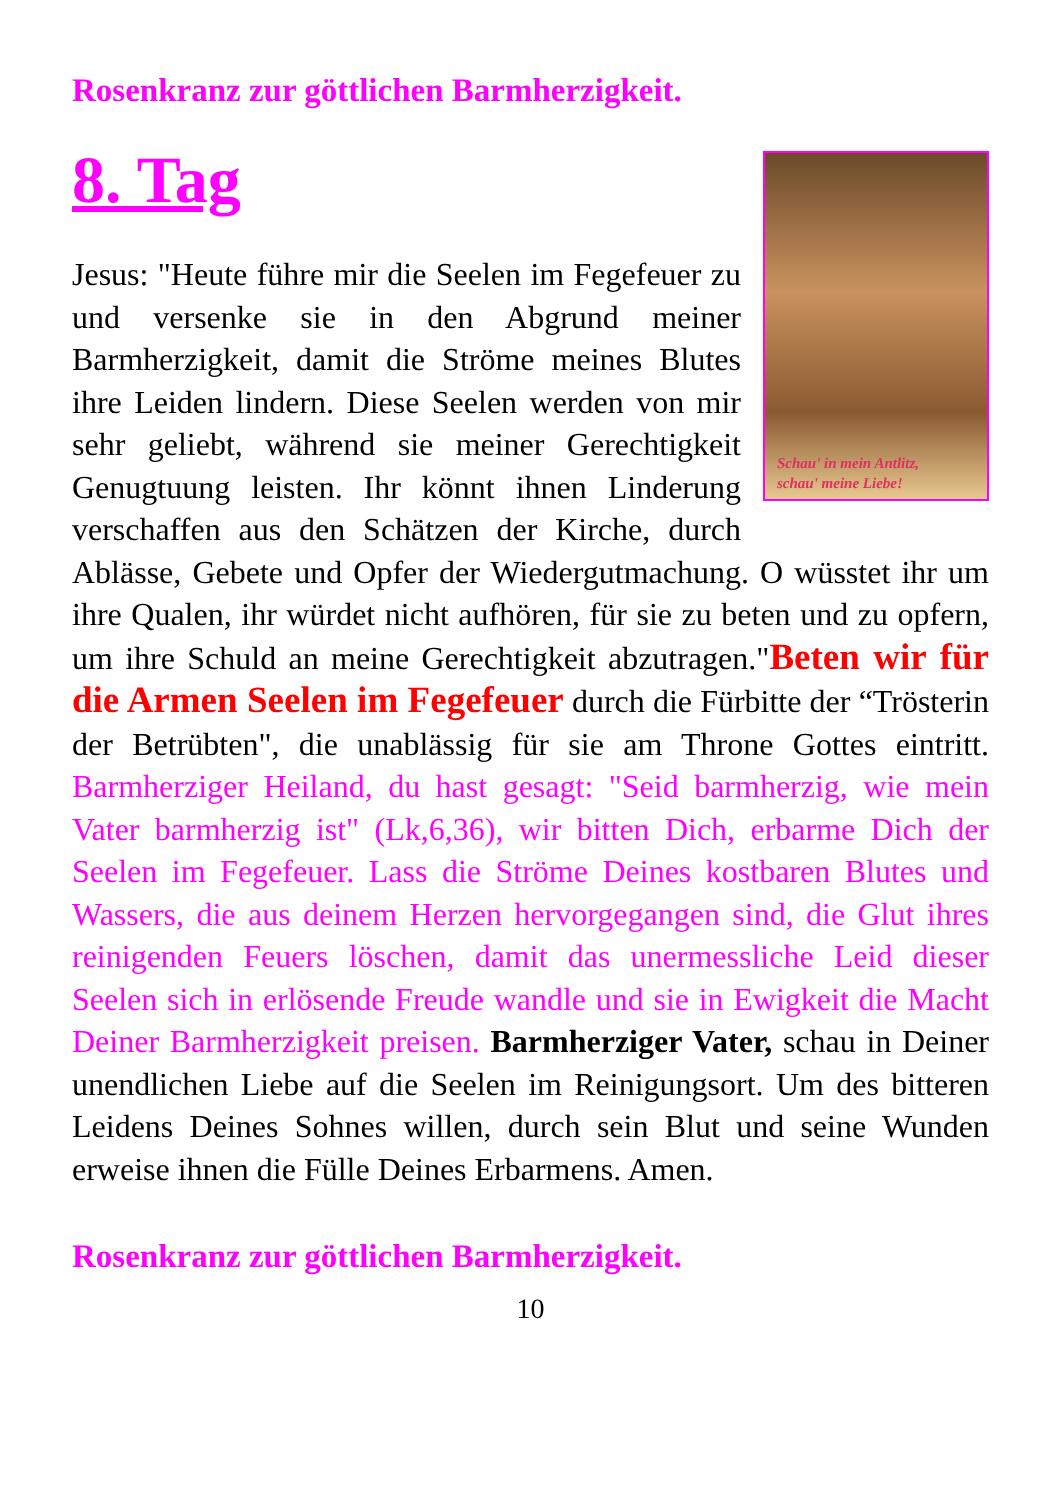Rosenkranz zur göttlichen Barmherzigkeit.
8. Tag
Schau' in mein Antlitz,
schau' meine Liebe!
Jesus: "Heute führe mir die Seelen im Fegefeuer zu und versenke sie in den Abgrund meiner Barmherzigkeit, damit die Ströme meines Blutes ihre Leiden lindern. Diese Seelen werden von mir sehr geliebt, während sie meiner Gerechtigkeit Genugtuung leisten. Ihr könnt ihnen Linderung verschaffen aus den Schätzen der Kirche, durch Ablässe, Gebete und Opfer der Wiedergutmachung. O wüsstet ihr um ihre Qualen, ihr würdet nicht aufhören, für sie zu beten und zu opfern, um ihre Schuld an meine Gerechtigkeit abzutragen."Beten wir für die Armen Seelen im Fegefeuer durch die Fürbitte der “Trösterin der Betrübten", die unablässig für sie am Throne Gottes eintritt. Barmherziger Heiland, du hast gesagt: "Seid barmherzig, wie mein Vater barmherzig ist" (Lk,6,36), wir bitten Dich, erbarme Dich der Seelen im Fegefeuer. Lass die Ströme Deines kostbaren Blutes und Wassers, die aus deinem Herzen hervorgegangen sind, die Glut ihres reinigenden Feuers löschen, damit das unermessliche Leid dieser Seelen sich in erlösende Freude wandle und sie in Ewigkeit die Macht Deiner Barmherzigkeit preisen. Barmherziger Vater, schau in Deiner unendlichen Liebe auf die Seelen im Reinigungsort. Um des bitteren Leidens Deines Sohnes willen, durch sein Blut und seine Wunden erweise ihnen die Fülle Deines Erbarmens. Amen.
Rosenkranz zur göttlichen Barmherzigkeit.
10